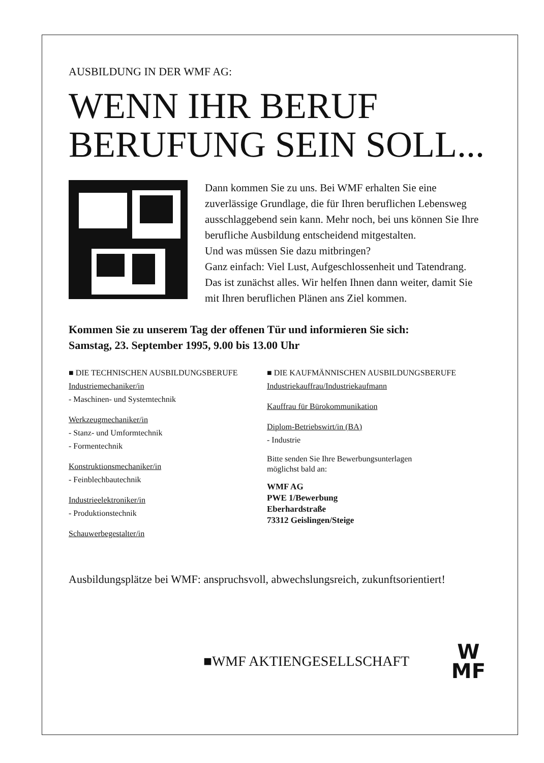AUSBILDUNG IN DER WMF AG:
WENN IHR BERUF
BERUFUNG SEIN SOLL...
Dann kommen Sie zu uns. Bei WMF erhalten Sie eine zuverlässige Grundlage, die für Ihren beruflichen Lebensweg ausschlaggebend sein kann. Mehr noch, bei uns können Sie Ihre berufliche Ausbildung entscheidend mitgestalten.
Und was müssen Sie dazu mitbringen?
Ganz einfach: Viel Lust, Aufgeschlossenheit und Tatendrang.
Das ist zunächst alles. Wir helfen Ihnen dann weiter, damit Sie mit Ihren beruflichen Plänen ans Ziel kommen.
Kommen Sie zu unserem Tag der offenen Tür und informieren Sie sich:
Samstag, 23. September 1995, 9.00 bis 13.00 Uhr
■ DIE TECHNISCHEN AUSBILDUNGSBERUFE
Industriemechaniker/in
- Maschinen- und Systemtechnik
Werkzeugmechaniker/in
- Stanz- und Umformtechnik
- Formentechnik
Konstruktionsmechaniker/in
- Feinblechbautechnik
Industrieelektroniker/in
- Produktionstechnik
Schauwerbegestalter/in
■ DIE KAUFMÄNNISCHEN AUSBILDUNGSBERUFE
Industriekauffrau/Industriekaufmann
Kauffrau für Bürokommunikation
Diplom-Betriebswirt/in (BA)
- Industrie
Bitte senden Sie Ihre Bewerbungsunterlagen
möglichst bald an:
WMF AG
PWE 1/Bewerbung
Eberhardstraße
73312 Geislingen/Steige
Ausbildungsplätze bei WMF: anspruchsvoll, abwechslungsreich, zukunftsorientiert!
■WMF AKTIENGESELLSCHAFT
W
MF